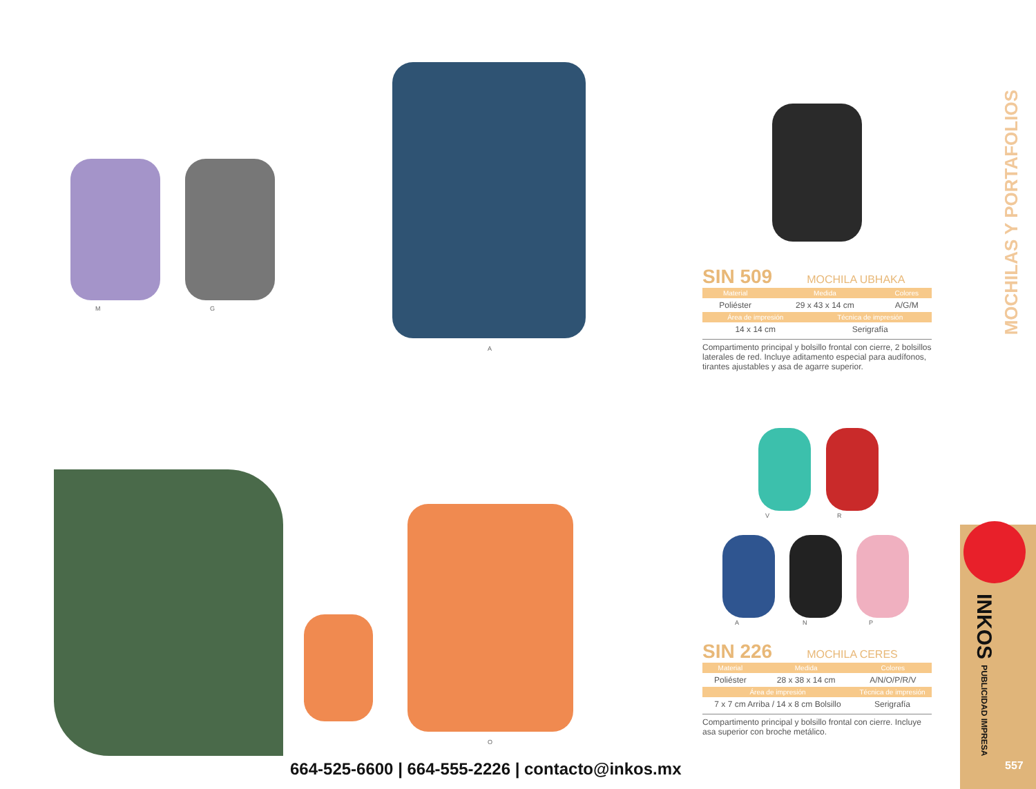M G
A
SIN 509 MOCHILA UBHAKA
| Material | Medida | Colores |
| --- | --- | --- |
| Poliéster | 29 x 43 x 14 cm | A/G/M |
| Área de impresión | Técnica de impresión |
| --- | --- |
| 14 x 14 cm | Serigrafía |
Compartimento principal y bolsillo frontal con cierre, 2 bolsillos laterales de red. Incluye aditamento especial para audífonos, tirantes ajustables y asa de agarre superior.
O
V R
A N P
SIN 226 MOCHILA CERES
| Material | Medida | Colores |
| --- | --- | --- |
| Poliéster | 28 x 38 x 14 cm | A/N/O/P/R/V |
| Área de impresión | Técnica de impresión |
| --- | --- |
| 7 x 7 cm Arriba / 14 x 8 cm Bolsillo | Serigrafía |
Compartimento principal y bolsillo frontal con cierre. Incluye asa superior con broche metálico.
MOCHILAS Y PORTAFOLIOS
INKOS PUBLICIDAD IMPRESA
557
664-525-6600 | 664-555-2226 | contacto@inkos.mx